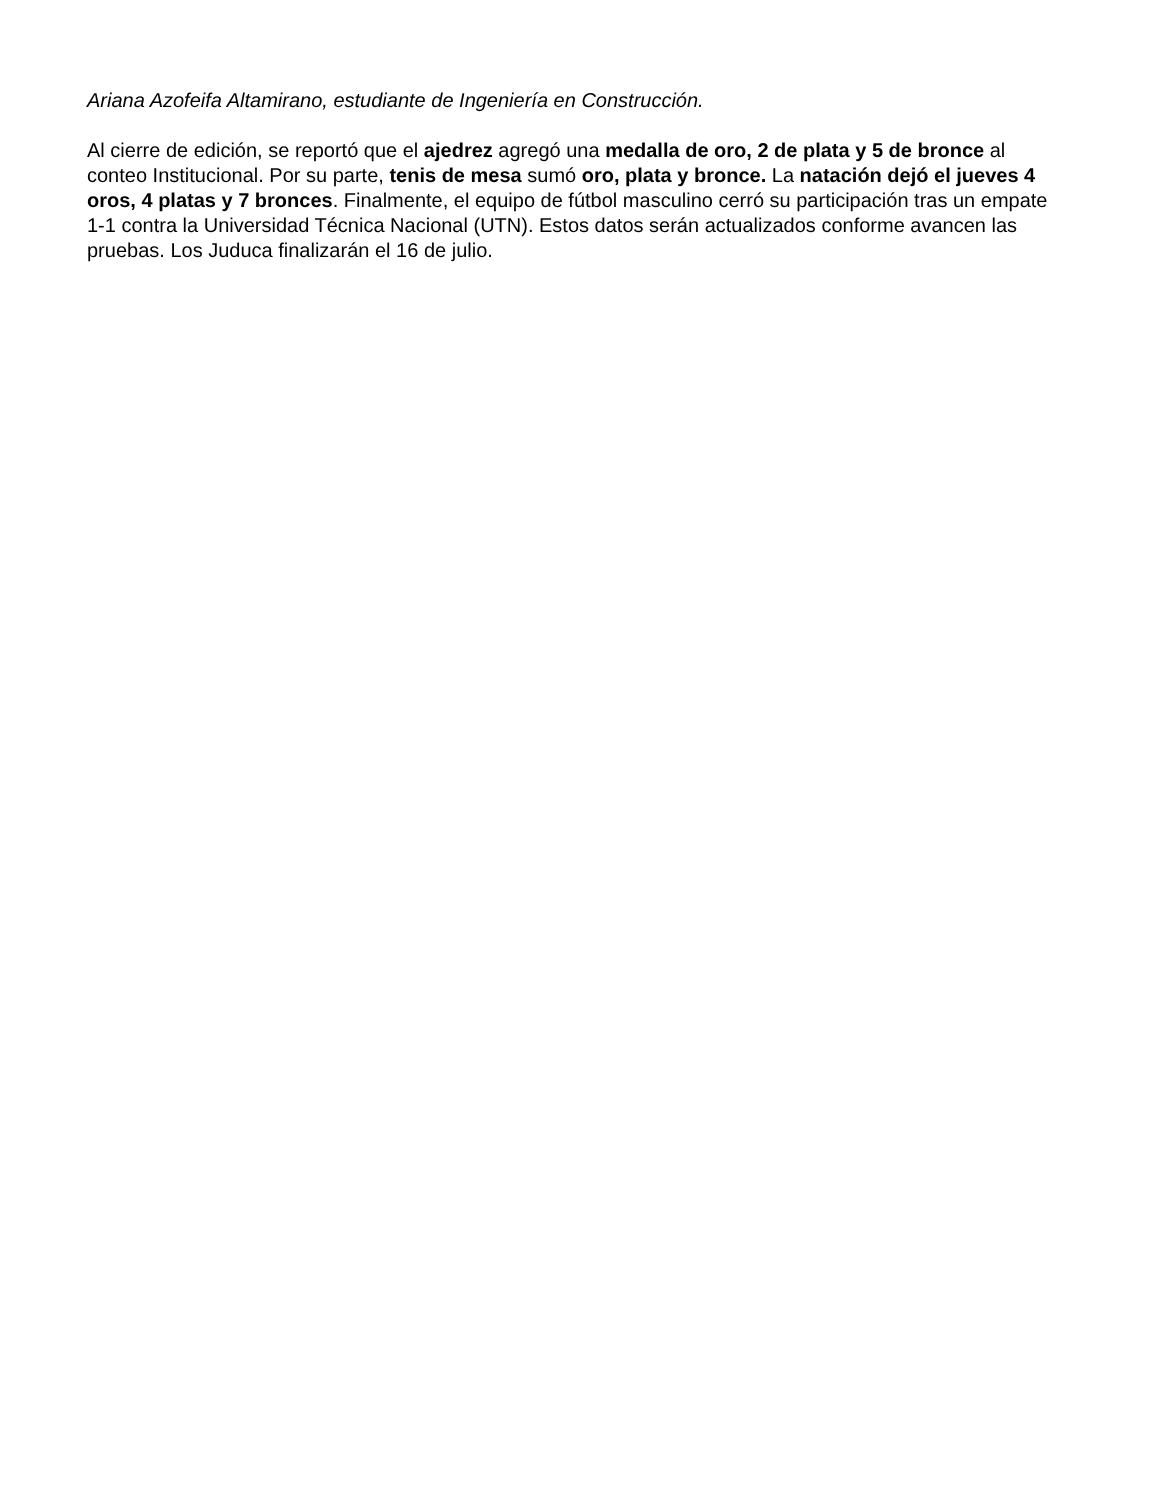Ariana Azofeifa Altamirano, estudiante de Ingeniería en Construcción.
Al cierre de edición, se reportó que el ajedrez agregó una medalla de oro, 2 de plata y 5 de bronce al conteo Institucional. Por su parte, tenis de mesa sumó oro, plata y bronce. La natación dejó el jueves 4 oros, 4 platas y 7 bronces. Finalmente, el equipo de fútbol masculino cerró su participación tras un empate 1-1 contra la Universidad Técnica Nacional (UTN). Estos datos serán actualizados conforme avancen las pruebas. Los Juduca finalizarán el 16 de julio.